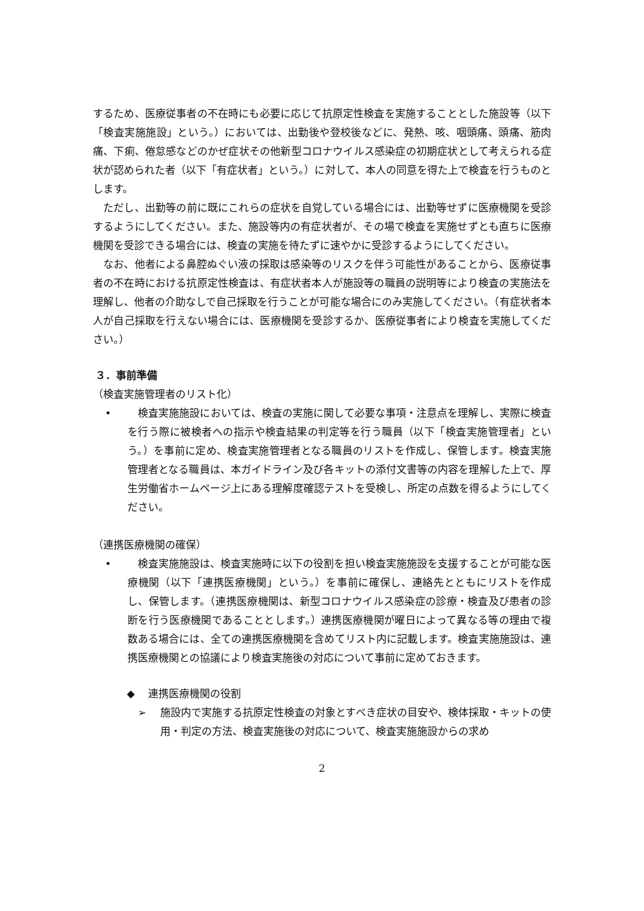するため、医療従事者の不在時にも必要に応じて抗原定性検査を実施することとした施設等（以下「検査実施施設」という。）においては、出勤後や登校後などに、発熱、咳、咽頭痛、頭痛、筋肉痛、下痢、倦怠感などのかぜ症状その他新型コロナウイルス感染症の初期症状として考えられる症状が認められた者（以下「有症状者」という。）に対して、本人の同意を得た上で検査を行うものとします。
ただし、出勤等の前に既にこれらの症状を自覚している場合には、出勤等せずに医療機関を受診するようにしてください。また、施設等内の有症状者が、その場で検査を実施せずとも直ちに医療機関を受診できる場合には、検査の実施を待たずに速やかに受診するようにしてください。
なお、他者による鼻腔ぬぐい液の採取は感染等のリスクを伴う可能性があることから、医療従事者の不在時における抗原定性検査は、有症状者本人が施設等の職員の説明等により検査の実施法を理解し、他者の介助なしで自己採取を行うことが可能な場合にのみ実施してください。（有症状者本人が自己採取を行えない場合には、医療機関を受診するか、医療従事者により検査を実施してください。）
３．事前準備
（検査実施管理者のリスト化）
• 検査実施施設においては、検査の実施に関して必要な事項・注意点を理解し、実際に検査を行う際に被検者への指示や検査結果の判定等を行う職員（以下「検査実施管理者」という。）を事前に定め、検査実施管理者となる職員のリストを作成し、保管します。検査実施管理者となる職員は、本ガイドライン及び各キットの添付文書等の内容を理解した上で、厚生労働省ホームページ上にある理解度確認テストを受検し、所定の点数を得るようにしてください。
（連携医療機関の確保）
• 検査実施施設は、検査実施時に以下の役割を担い検査実施施設を支援することが可能な医療機関（以下「連携医療機関」という。）を事前に確保し、連絡先とともにリストを作成し、保管します。（連携医療機関は、新型コロナウイルス感染症の診療・検査及び患者の診断を行う医療機関であることとします。）連携医療機関が曜日によって異なる等の理由で複数ある場合には、全ての連携医療機関を含めてリスト内に記載します。検査実施施設は、連携医療機関との協議により検査実施後の対応について事前に定めておきます。
◆ 連携医療機関の役割
➢ 施設内で実施する抗原定性検査の対象とすべき症状の目安や、検体採取・キットの使用・判定の方法、検査実施後の対応について、検査実施施設からの求め
2